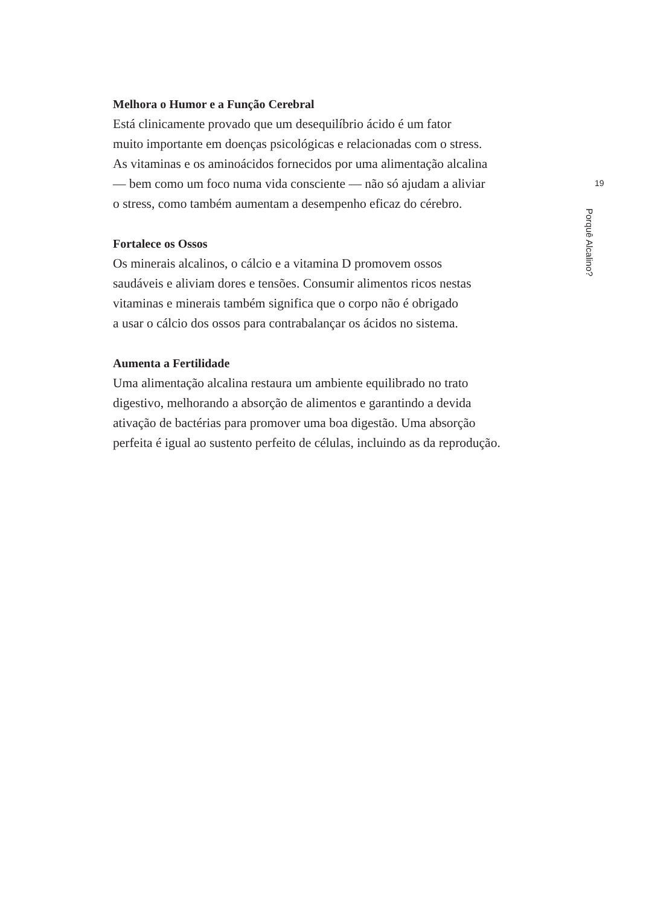Melhora o Humor e a Função Cerebral
Está clinicamente provado que um desequilíbrio ácido é um fator
muito importante em doenças psicológicas e relacionadas com o stress.
As vitaminas e os aminoácidos fornecidos por uma alimentação alcalina
— bem como um foco numa vida consciente — não só ajudam a aliviar
o stress, como também aumentam a desempenho eficaz do cérebro.
Fortalece os Ossos
Os minerais alcalinos, o cálcio e a vitamina D promovem ossos
saudáveis e aliviam dores e tensões. Consumir alimentos ricos nestas
vitaminas e minerais também significa que o corpo não é obrigado
a usar o cálcio dos ossos para contrabalançar os ácidos no sistema.
Aumenta a Fertilidade
Uma alimentação alcalina restaura um ambiente equilibrado no trato
digestivo, melhorando a absorção de alimentos e garantindo a devida
ativação de bactérias para promover uma boa digestão. Uma absorção
perfeita é igual ao sustento perfeito de células, incluindo as da reprodução.
19
Porquê Alcalino?